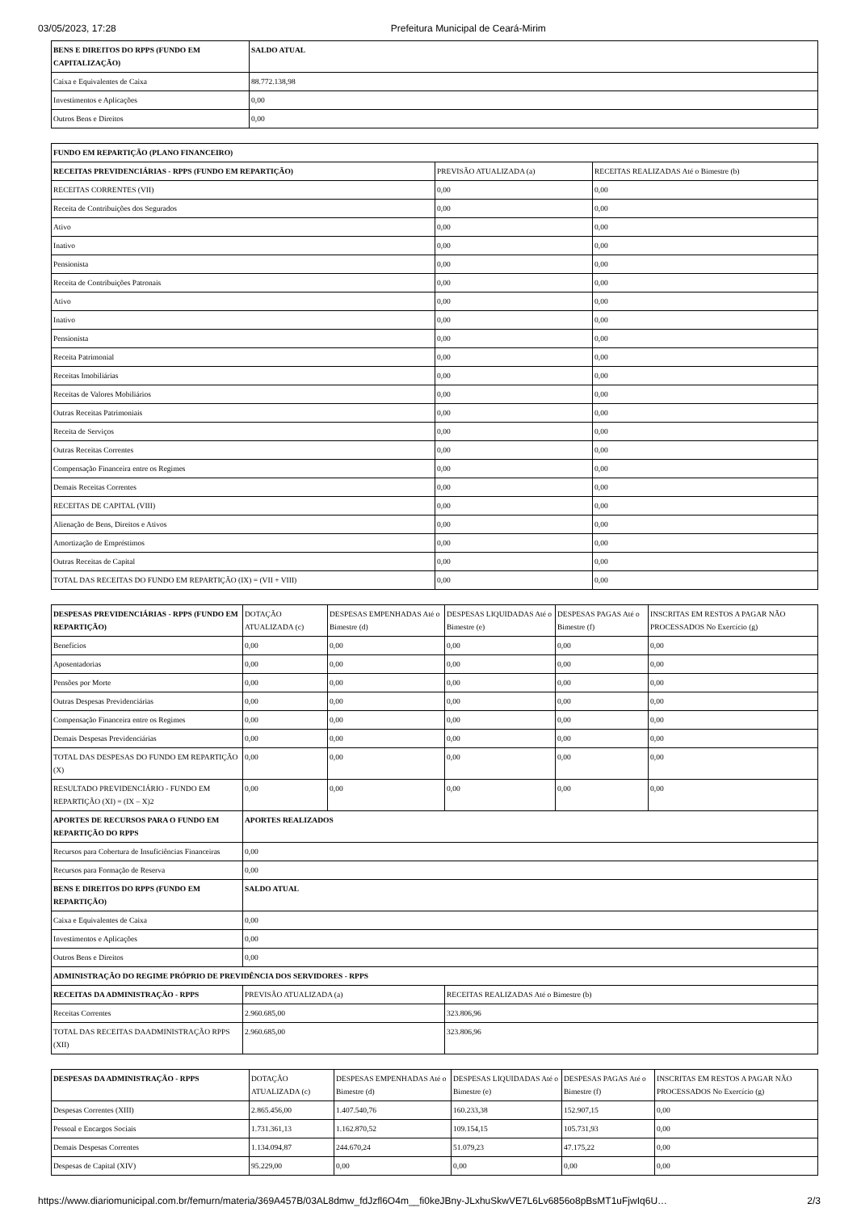03/05/2023, 17:28 Prefeitura Municipal de Ceará-Mirim
| BENS E DIREITOS DO RPPS (FUNDO EM CAPITALIZAÇÃO) | SALDO ATUAL |
| --- | --- |
| Caixa e Equivalentes de Caixa | 88.772.138,98 |
| Investimentos e Aplicações | 0,00 |
| Outros Bens e Direitos | 0,00 |
| FUNDO EM REPARTIÇÃO (PLANO FINANCEIRO) | | |
| --- | --- | --- |
| RECEITAS PREVIDENCIÁRIAS - RPPS (FUNDO EM REPARTIÇÃO) | PREVISÃO ATUALIZADA (a) | RECEITAS REALIZADAS Até o Bimestre (b) |
| RECEITAS CORRENTES (VII) | 0,00 | 0,00 |
| Receita de Contribuições dos Segurados | 0,00 | 0,00 |
| Ativo | 0,00 | 0,00 |
| Inativo | 0,00 | 0,00 |
| Pensionista | 0,00 | 0,00 |
| Receita de Contribuições Patronais | 0,00 | 0,00 |
| Ativo | 0,00 | 0,00 |
| Inativo | 0,00 | 0,00 |
| Pensionista | 0,00 | 0,00 |
| Receita Patrimonial | 0,00 | 0,00 |
| Receitas Imobiliárias | 0,00 | 0,00 |
| Receitas de Valores Mobiliários | 0,00 | 0,00 |
| Outras Receitas Patrimoniais | 0,00 | 0,00 |
| Receita de Serviços | 0,00 | 0,00 |
| Outras Receitas Correntes | 0,00 | 0,00 |
| Compensação Financeira entre os Regimes | 0,00 | 0,00 |
| Demais Receitas Correntes | 0,00 | 0,00 |
| RECEITAS DE CAPITAL (VIII) | 0,00 | 0,00 |
| Alienação de Bens, Direitos e Ativos | 0,00 | 0,00 |
| Amortização de Empréstimos | 0,00 | 0,00 |
| Outras Receitas de Capital | 0,00 | 0,00 |
| TOTAL DAS RECEITAS DO FUNDO EM REPARTIÇÃO (IX) = (VII + VIII) | 0,00 | 0,00 |
| DESPESAS PREVIDENCIÁRIAS - RPPS (FUNDO EM REPARTIÇÃO) | DOTAÇÃO ATUALIZADA (c) | DESPESAS EMPENHADAS Até o Bimestre (d) | DESPESAS LIQUIDADAS Até o Bimestre (e) | DESPESAS PAGAS Até o Bimestre (f) | INSCRITAS EM RESTOS A PAGAR NÃO PROCESSADOS No Exercício (g) |
| --- | --- | --- | --- | --- | --- |
| Benefícios | 0,00 | 0,00 | 0,00 | 0,00 | 0,00 |
| Aposentadorias | 0,00 | 0,00 | 0,00 | 0,00 | 0,00 |
| Pensões por Morte | 0,00 | 0,00 | 0,00 | 0,00 | 0,00 |
| Outras Despesas Previdenciárias | 0,00 | 0,00 | 0,00 | 0,00 | 0,00 |
| Compensação Financeira entre os Regimes | 0,00 | 0,00 | 0,00 | 0,00 | 0,00 |
| Demais Despesas Previdenciárias | 0,00 | 0,00 | 0,00 | 0,00 | 0,00 |
| TOTAL DAS DESPESAS DO FUNDO EM REPARTIÇÃO (X) | 0,00 | 0,00 | 0,00 | 0,00 | 0,00 |
| RESULTADO PREVIDENCIÁRIO - FUNDO EM REPARTIÇÃO (XI) = (IX – X)2 | 0,00 | 0,00 | 0,00 | 0,00 | 0,00 |
| APORTES DE RECURSOS PARA O FUNDO EM REPARTIÇÃO DO RPPS | APORTES REALIZADOS | | | | |
| Recursos para Cobertura de Insuficiências Financeiras | 0,00 | | | | |
| Recursos para Formação de Reserva | 0,00 | | | | |
| BENS E DIREITOS DO RPPS (FUNDO EM REPARTIÇÃO) | SALDO ATUAL | | | | |
| Caixa e Equivalentes de Caixa | 0,00 | | | | |
| Investimentos e Aplicações | 0,00 | | | | |
| Outros Bens e Direitos | 0,00 | | | | |
| ADMINISTRAÇÃO DO REGIME PRÓPRIO DE PREVIDÊNCIA DOS SERVIDORES - RPPS | | | | | |
| RECEITAS DA ADMINISTRAÇÃO - RPPS | PREVISÃO ATUALIZADA (a) | | RECEITAS REALIZADAS Até o Bimestre (b) | | |
| Receitas Correntes | 2.960.685,00 | | 323.806,96 | | |
| TOTAL DAS RECEITAS DAADMINISTRAÇÃO RPPS (XII) | 2.960.685,00 | | 323.806,96 | | |
| DESPESAS DA ADMINISTRAÇÃO - RPPS | DOTAÇÃO ATUALIZADA (c) | DESPESAS EMPENHADAS Até o Bimestre (d) | DESPESAS LIQUIDADAS Até o Bimestre (e) | DESPESAS PAGAS Até o Bimestre (f) | INSCRITAS EM RESTOS A PAGAR NÃO PROCESSADOS No Exercício (g) |
| --- | --- | --- | --- | --- | --- |
| Despesas Correntes (XIII) | 2.865.456,00 | 1.407.540,76 | 160.233,38 | 152.907,15 | 0,00 |
| Pessoal e Encargos Sociais | 1.731.361,13 | 1.162.870,52 | 109.154,15 | 105.731,93 | 0,00 |
| Demais Despesas Correntes | 1.134.094,87 | 244.670,24 | 51.079,23 | 47.175,22 | 0,00 |
| Despesas de Capital (XIV) | 95.229,00 | 0,00 | 0,00 | 0,00 | 0,00 |
https://www.diariomunicipal.com.br/femurn/materia/369A457B/03AL8dmw_fdJzfl6O4m__fi0keJBny-JLxhuSkwVE7L6Lv6856o8pBsMT1uFjwIq6U… 2/3